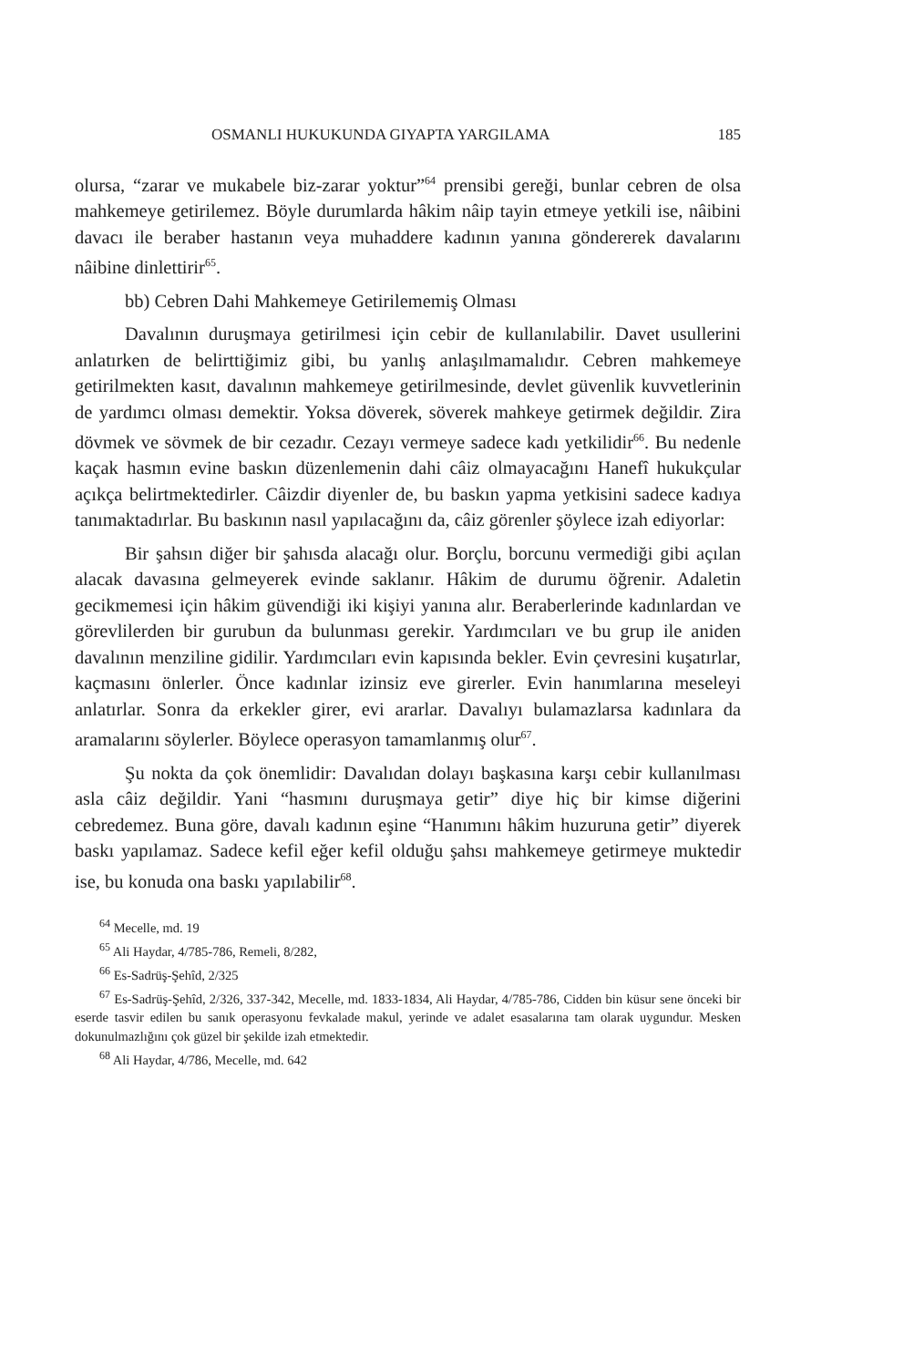OSMANLI HUKUKUNDA GIYAPTA YARGILAMA 185
olursa, “zarar ve mukabele biz-zarar yoktur”<sup>64</sup> prensibi gereği, bunlar cebren de olsa mahkemeye getirilemez. Böyle durumlarda hâkim nâip tayin etmeye yetkili ise, nâibini davacı ile beraber hastanın veya muhaddere kadının yanına göndererek davalarını nâibine dinlettirir<sup>65</sup>.
bb) Cebren Dahi Mahkemeye Getirilememiş Olması
Davalının duruşmaya getirilmesi için cebir de kullanılabilir. Davet usullerini anlatırken de belirttiğimiz gibi, bu yanlış anlaşılmamalıdır. Cebren mahkemeye getirilmekten kasıt, davalının mahkemeye getirilmesinde, devlet güvenlik kuvvetlerinin de yardımcı olması demektir. Yoksa döverek, söverek mahkeye getirmek değildir. Zira dövmek ve sövmek de bir cezadır. Cezayı vermeye sadece kadı yetkilidir<sup>66</sup>. Bu nedenle kaçak hasmın evine baskın düzenlemenin dahi câiz olmayacağını Hanefî hukukçular açıkça belirtmektedirler. Câizdir diyenler de, bu baskın yapma yetkisini sadece kadıya tanımaktadırlar. Bu baskının nasıl yapılacağını da, câiz görenler şöylece izah ediyorlar:
Bir şahsın diğer bir şahısda alacağı olur. Borçlu, borcunu vermediği gibi açılan alacak davasına gelmeyerek evinde saklanır. Hâkim de durumu öğrenir. Adaletin gecikmemesi için hâkim güvendiği iki kişiyi yanına alır. Beraberlerinde kadınlardan ve görevlilerden bir gurubun da bulunması gerekir. Yardımcıları ve bu grup ile aniden davalının menziline gidilir. Yardımcıları evin kapısında bekler. Evin çevresini kuşatırlar, kaçmasını önlerler. Önce kadınlar izinsiz eve girerler. Evin hanımlarına meseleyi anlatırlar. Sonra da erkekler girer, evi ararlar. Davalıyı bulamazlarsa kadınlara da aramalarını söylerler. Böylece operasyon tamamlanmış olur<sup>67</sup>.
Şu nokta da çok önemlidir: Davalıdan dolayı başkasına karşı cebir kullanılması asla câiz değildir. Yani “hasmını duruşmaya getir” diye hiç bir kimse diğerini cebredemez. Buna göre, davalı kadının eşine “Hanımını hâkim huzuruna getir” diyerek baskı yapılamaz. Sadece kefil eğer kefil olduğu şahsı mahkemeye getirmeye muktedir ise, bu konuda ona baskı yapılabilir<sup>68</sup>.
<sup>64</sup> Mecelle, md. 19
<sup>65</sup> Ali Haydar, 4/785-786, Remeli, 8/282,
<sup>66</sup> Es-Sadrüş-Şehîd, 2/325
<sup>67</sup> Es-Sadrüş-Şehîd, 2/326, 337-342, Mecelle, md. 1833-1834, Ali Haydar, 4/785-786, Cidden bin küsur sene önceki bir eserde tasvir edilen bu sanık operasyonu fevkalade makul, yerinde ve adalet esasalarına tam olarak uygundur. Mesken dokunulmazlığını çok güzel bir şekilde izah etmektedir.
<sup>68</sup> Ali Haydar, 4/786, Mecelle, md. 642